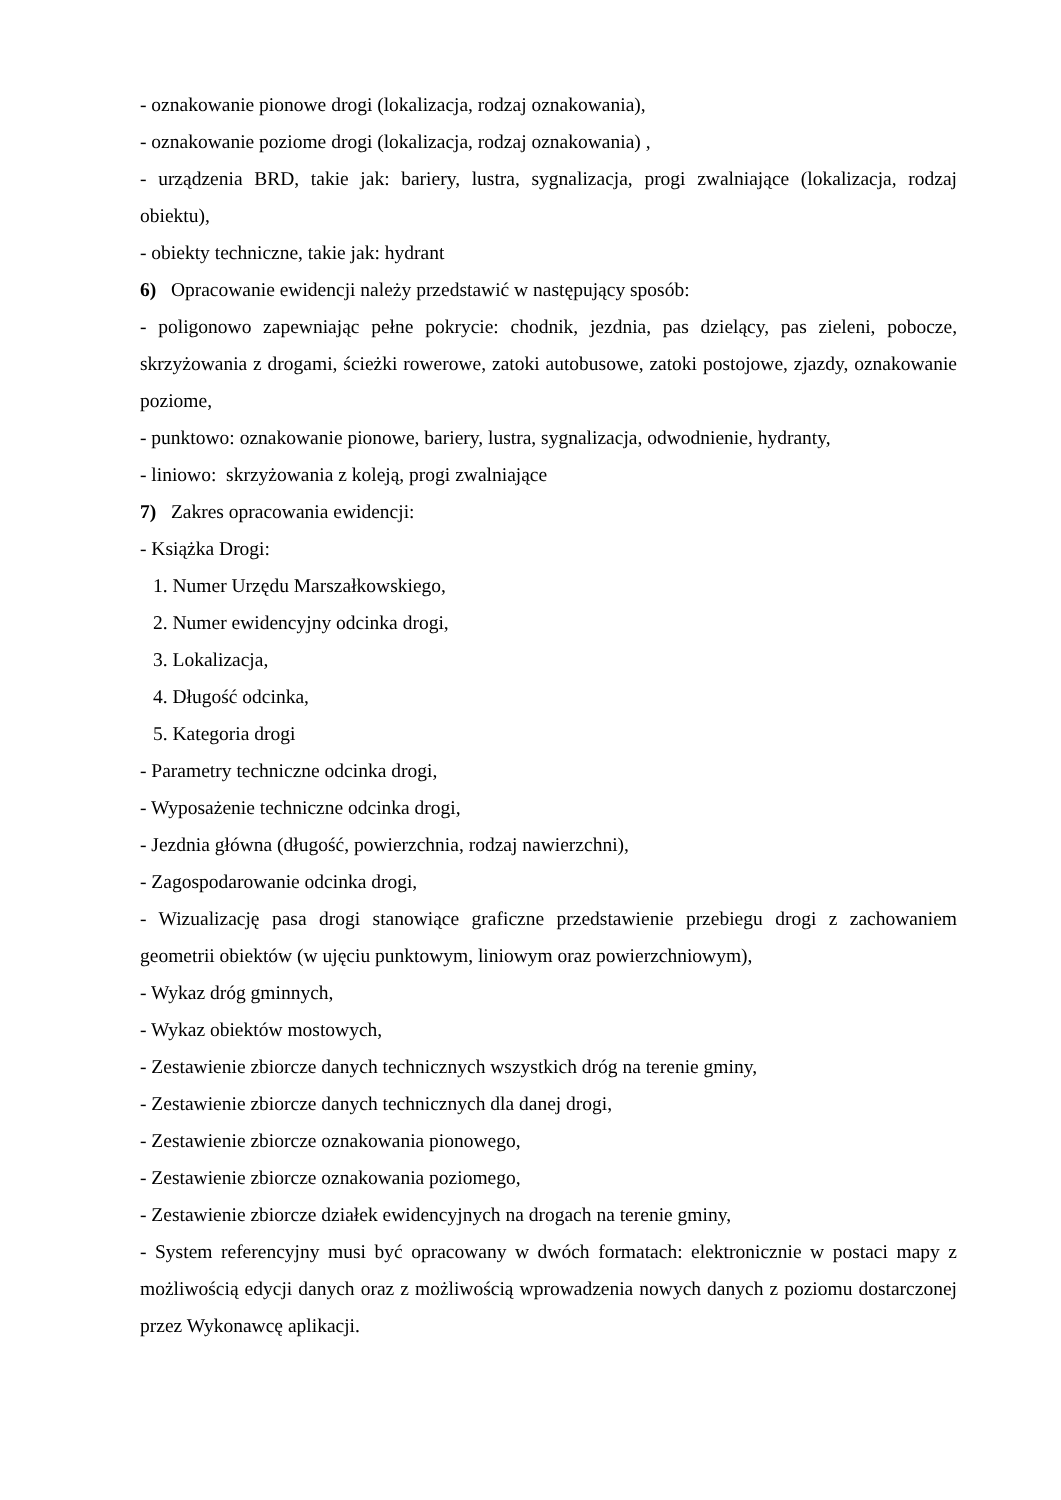- oznakowanie pionowe drogi (lokalizacja, rodzaj oznakowania),
- oznakowanie poziome drogi (lokalizacja, rodzaj oznakowania) ,
- urządzenia BRD, takie jak: bariery, lustra, sygnalizacja, progi zwalniające (lokalizacja, rodzaj obiektu),
- obiekty techniczne, takie jak: hydrant
6) Opracowanie ewidencji należy przedstawić w następujący sposób:
- poligonowo zapewniając pełne pokrycie: chodnik, jezdnia, pas dzielący, pas zieleni, pobocze, skrzyżowania z drogami, ścieżki rowerowe, zatoki autobusowe, zatoki postojowe, zjazdy, oznakowanie poziome,
- punktowo: oznakowanie pionowe, bariery, lustra, sygnalizacja, odwodnienie, hydranty,
- liniowo: skrzyżowania z koleją, progi zwalniające
7) Zakres opracowania ewidencji:
- Książka Drogi:
1. Numer Urzędu Marszałkowskiego,
2. Numer ewidencyjny odcinka drogi,
3. Lokalizacja,
4. Długość odcinka,
5. Kategoria drogi
- Parametry techniczne odcinka drogi,
- Wyposażenie techniczne odcinka drogi,
- Jezdnia główna (długość, powierzchnia, rodzaj nawierzchni),
- Zagospodarowanie odcinka drogi,
- Wizualizację pasa drogi stanowiące graficzne przedstawienie przebiegu drogi z zachowaniem geometrii obiektów (w ujęciu punktowym, liniowym oraz powierzchniowym),
- Wykaz dróg gminnych,
- Wykaz obiektów mostowych,
- Zestawienie zbiorcze danych technicznych wszystkich dróg na terenie gminy,
- Zestawienie zbiorcze danych technicznych dla danej drogi,
- Zestawienie zbiorcze oznakowania pionowego,
- Zestawienie zbiorcze oznakowania poziomego,
- Zestawienie zbiorcze działek ewidencyjnych na drogach na terenie gminy,
- System referencyjny musi być opracowany w dwóch formatach: elektronicznie w postaci mapy z możliwością edycji danych oraz z możliwością wprowadzenia nowych danych z poziomu dostarczonej przez Wykonawcę aplikacji.